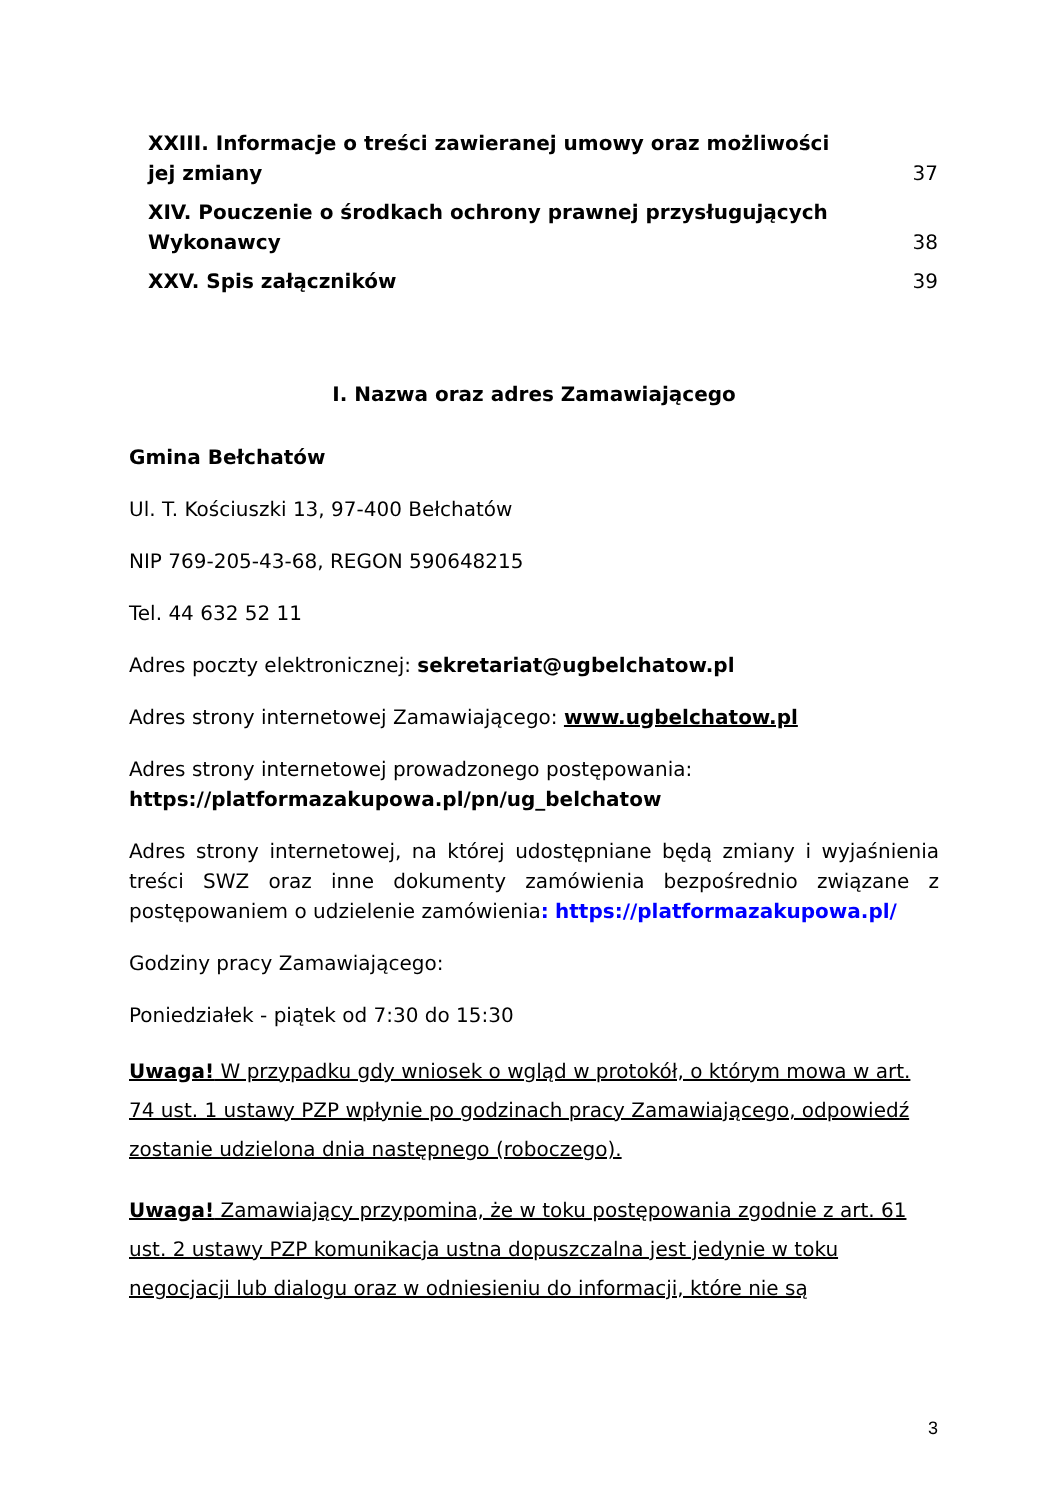XXIII. Informacje o treści zawieranej umowy oraz możliwości
jej zmiany 37
XIV. Pouczenie o środkach ochrony prawnej przysługujących
Wykonawcy 38
XXV. Spis załączników 39
I. Nazwa oraz adres Zamawiającego
Gmina Bełchatów
Ul. T. Kościuszki 13, 97-400 Bełchatów
NIP 769-205-43-68, REGON 590648215
Tel. 44 632 52 11
Adres poczty elektronicznej: sekretariat@ugbelchatow.pl
Adres strony internetowej Zamawiającego: www.ugbelchatow.pl
Adres strony internetowej prowadzonego postępowania:
https://platformazakupowa.pl/pn/ug_belchatow
Adres strony internetowej, na której udostępniane będą zmiany i wyjaśnienia treści SWZ oraz inne dokumenty zamówienia bezpośrednio związane z postępowaniem o udzielenie zamówienia: https://platformazakupowa.pl/
Godziny pracy Zamawiającego:
Poniedziałek - piątek od 7:30 do 15:30
Uwaga! W przypadku gdy wniosek o wgląd w protokół, o którym mowa w art. 74 ust. 1 ustawy PZP wpłynie po godzinach pracy Zamawiającego, odpowiedź zostanie udzielona dnia następnego (roboczego).
Uwaga! Zamawiający przypomina, że w toku postępowania zgodnie z art. 61 ust. 2 ustawy PZP komunikacja ustna dopuszczalna jest jedynie w toku negocjacji lub dialogu oraz w odniesieniu do informacji, które nie są
3